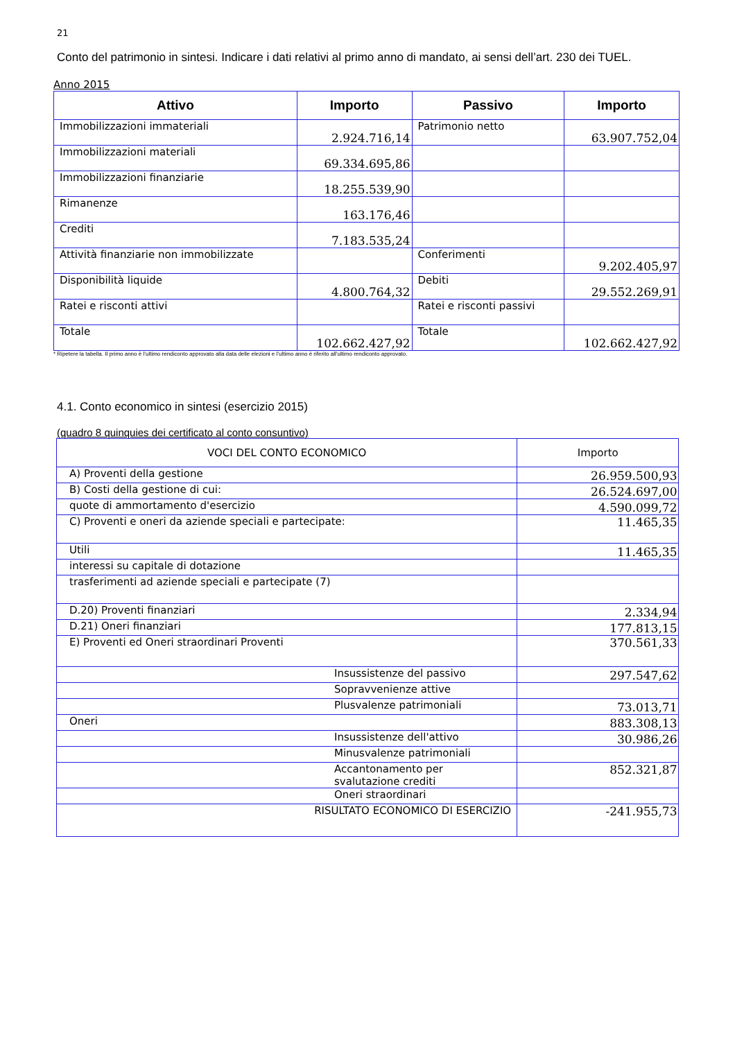21
Conto del patrimonio in sintesi. Indicare i dati relativi al primo anno di mandato, ai sensi dell’art. 230 dei TUEL.
Anno 2015
| Attivo | Importo | Passivo | Importo |
| --- | --- | --- | --- |
| Immobilizzazioni immateriali | 2.924.716,14 | Patrimonio netto | 63.907.752,04 |
| Immobilizzazioni materiali | 69.334.695,86 | | |
| Immobilizzazioni finanziarie | 18.255.539,90 | | |
| Rimanenze | 163.176,46 | | |
| Crediti | 7.183.535,24 | | |
| Attività finanziarie non immobilizzate | | Conferimenti | 9.202.405,97 |
| Disponibilità liquide | 4.800.764,32 | Debiti | 29.552.269,91 |
| Ratei e risconti attivi | | Ratei e risconti passivi | |
| Totale | 102.662.427,92 | Totale | 102.662.427,92 |
* Ripetere la tabella. Il primo anno è l’ultimo rendiconto approvato alla data delle elezioni e l’ultimo anno è riferito all’ultimo rendiconto approvato.
4.1. Conto economico in sintesi (esercizio 2015)
(quadro 8 quinquies dei certificato al conto consuntivo)
| VOCI DEL CONTO ECONOMICO | Importo |
| --- | --- |
| A) Proventi della gestione | 26.959.500,93 |
| B) Costi della gestione di cui: | 26.524.697,00 |
| quote di ammortamento d'esercizio | 4.590.099,72 |
| C) Proventi e oneri da aziende speciali e partecipate: | 11.465,35 |
| Utili | 11.465,35 |
| interessi su capitale di dotazione | |
| trasferimenti ad aziende speciali e partecipate (7) | |
| D.20) Proventi finanziari | 2.334,94 |
| D.21) Oneri finanziari | 177.813,15 |
| E) Proventi ed Oneri straordinari Proventi | 370.561,33 |
| Insussistenze del passivo | 297.547,62 |
| Sopravvenienze attive | |
| Plusvalenze patrimoniali | 73.013,71 |
| Oneri | 883.308,13 |
| Insussistenze dell'attivo | 30.986,26 |
| Minusvalenze patrimoniali | |
| Accantonamento per svalutazione crediti | 852.321,87 |
| Oneri straordinari | |
| RISULTATO ECONOMICO DI ESERCIZIO | -241.955,73 |